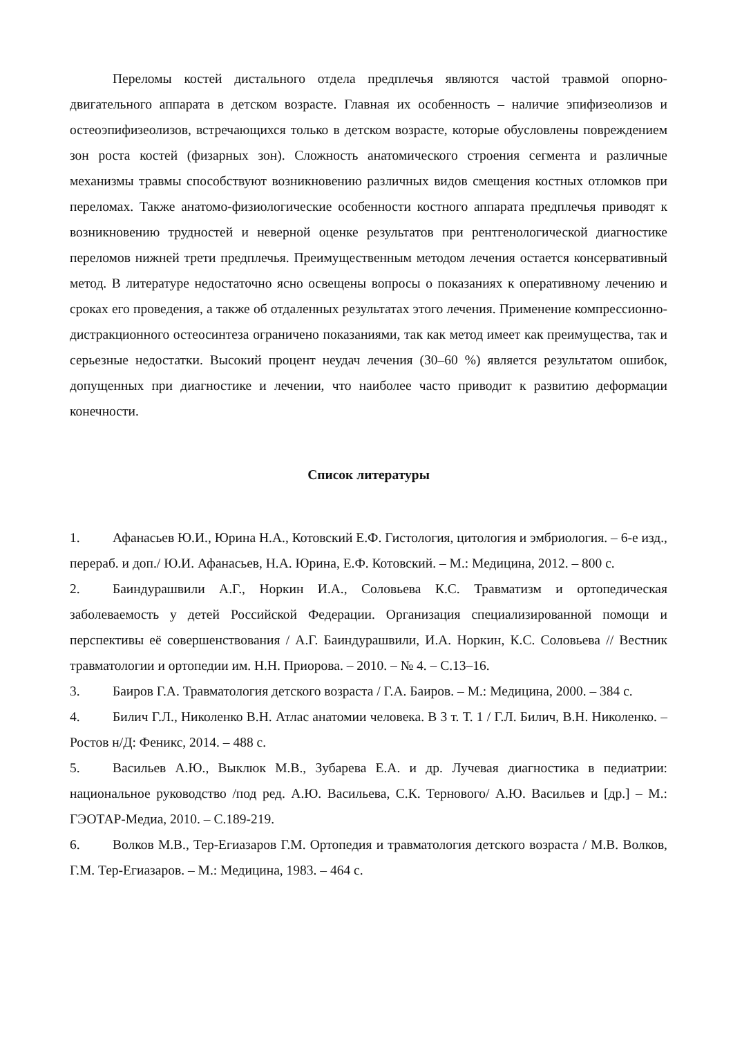Переломы костей дистального отдела предплечья являются частой травмой опорно-двигательного аппарата в детском возрасте. Главная их особенность – наличие эпифизеолизов и остеоэпифизеолизов, встречающихся только в детском возрасте, которые обусловлены повреждением зон роста костей (физарных зон). Сложность анатомического строения сегмента и различные механизмы травмы способствуют возникновению различных видов смещения костных отломков при переломах. Также анатомо-физиологические особенности костного аппарата предплечья приводят к возникновению трудностей и неверной оценке результатов при рентгенологической диагностике переломов нижней трети предплечья. Преимущественным методом лечения остается консервативный метод. В литературе недостаточно ясно освещены вопросы о показаниях к оперативному лечению и сроках его проведения, а также об отдаленных результатах этого лечения. Применение компрессионно-дистракционного остеосинтеза ограничено показаниями, так как метод имеет как преимущества, так и серьезные недостатки. Высокий процент неудач лечения (30–60 %) является результатом ошибок, допущенных при диагностике и лечении, что наиболее часто приводит к развитию деформации конечности.
Список литературы
1. Афанасьев Ю.И., Юрина Н.А., Котовский Е.Ф. Гистология, цитология и эмбриология. – 6-е изд., перераб. и доп./ Ю.И. Афанасьев, Н.А. Юрина, Е.Ф. Котовский. – М.: Медицина, 2012. – 800 с.
2. Баиндурашвили А.Г., Норкин И.А., Соловьева К.С. Травматизм и ортопедическая заболеваемость у детей Российской Федерации. Организация специализированной помощи и перспективы её совершенствования / А.Г. Баиндурашвили, И.А. Норкин, К.С. Соловьева // Вестник травматологии и ортопедии им. Н.Н. Приорова. – 2010. – № 4. – С.13–16.
3. Баиров Г.А. Травматология детского возраста / Г.А. Баиров. – М.: Медицина, 2000. – 384 с.
4. Билич Г.Л., Николенко В.Н. Атлас анатомии человека. В 3 т. Т. 1 / Г.Л. Билич, В.Н. Николенко. – Ростов н/Д: Феникс, 2014. – 488 с.
5. Васильев А.Ю., Выклюк М.В., Зубарева Е.А. и др. Лучевая диагностика в педиатрии: национальное руководство /под ред. А.Ю. Васильева, С.К. Тернового/ А.Ю. Васильев и [др.] – М.: ГЭОТАР-Медиа, 2010. – С.189-219.
6. Волков М.В., Тер-Егиазаров Г.М. Ортопедия и травматология детского возраста / М.В. Волков, Г.М. Тер-Егиазаров. – М.: Медицина, 1983. – 464 с.